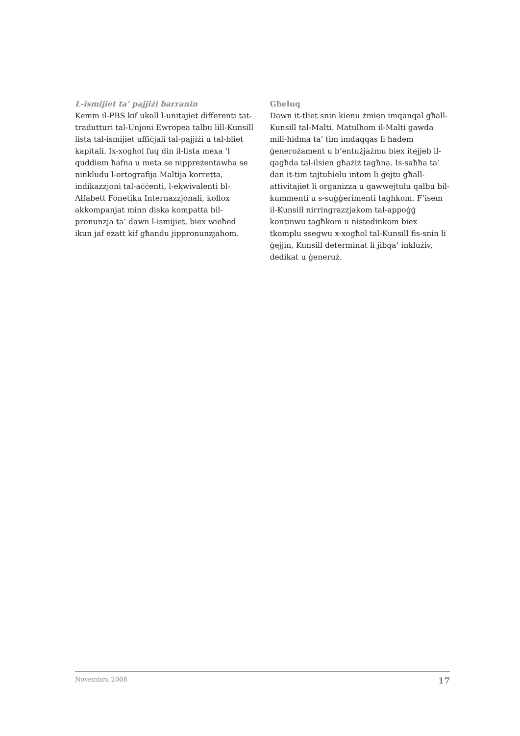L-ismijiet ta’ pajjiżi barranin
Kemm il-PBS kif ukoll l-unitajiet differenti tat-tradutturi tal-Unjoni Ewropea talbu lill-Kunsill lista tal-ismijiet uffiċjali tal-pajjiżi u tal-bliet kapitali. Ix-xogħol fuq din il-lista mexa ’l quddiem ħafna u meta se nippreżentawha se ninkludu l-ortografija Maltija korretta, indikazzjoni tal-aċċenti, l-ekwivalenti bl-Alfabett Fonetiku Internazzjonali, kollox akkompanjat minn diska kompatta bil-pronunzja ta’ dawn l-ismijiet, biex wieħed ikun jaf eżatt kif għandu jippronunzjahom.
Għeluq
Dawn it-tliet snin kienu żmien imqanqal għall-Kunsill tal-Malti. Matulhom il-Malti gawda mill-ħidma ta’ tim imdaqqas li ħadem ġenerożament u b’entużjażmu biex itejjeb il-qagħda tal-ilsien għażiż tagħna. Is-saħħa ta’ dan it-tim tajtuhielu intom li ġejtu għall-attivitajiet li organizza u qawwejtulu qalbu bil-kummenti u s-suġġerimenti tagħkom. F’isem il-Kunsill nirringrazzjakom tal-appoġġ kontinwu tagħkom u nistedinkom biex tkomplu ssegwu x-xogħol tal-Kunsill fis-snin li ġejjin, Kunsill determinat li jibqa’ inklużiv, dedikat u ġeneruż.
Novembru 2008 17